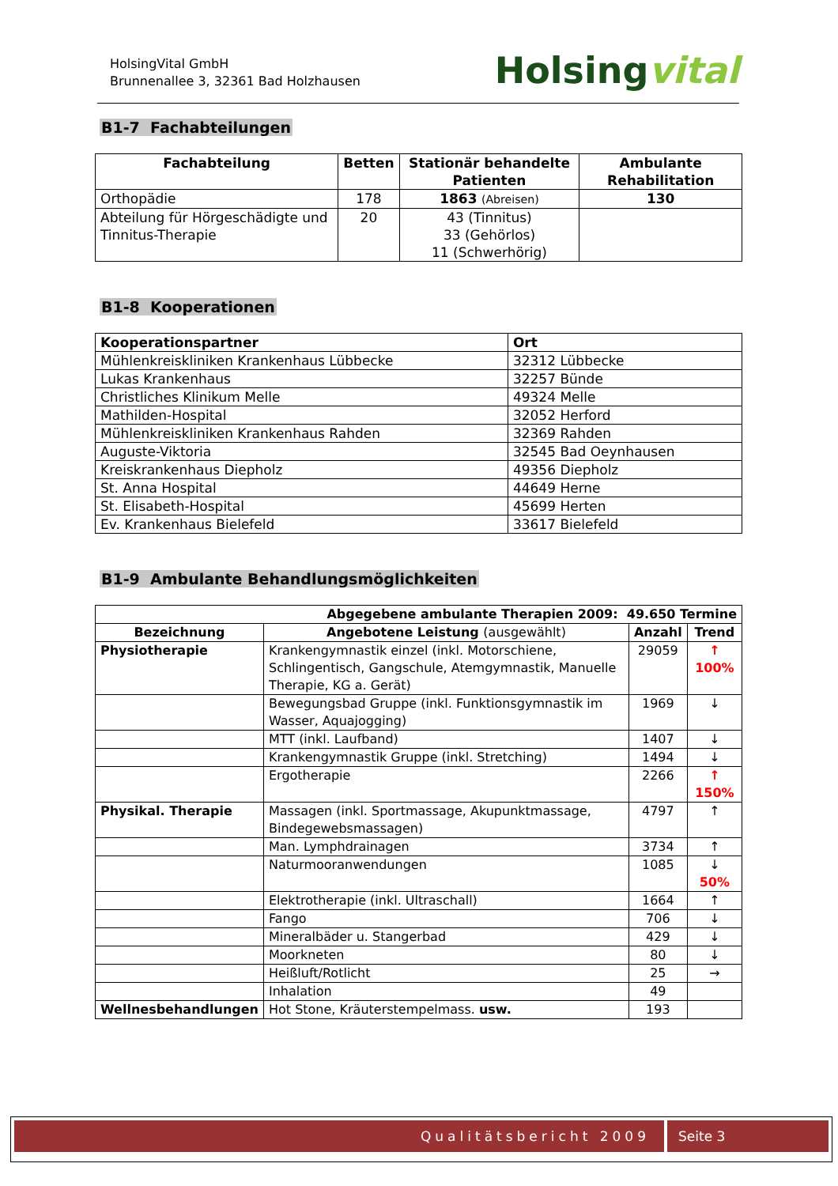HolsingVital GmbH
Brunnenallee 3, 32361 Bad Holzhausen
Holsingvital
B1-7 Fachabteilungen
| Fachabteilung | Betten | Stationär behandelte Patienten | Ambulante Rehabilitation |
| --- | --- | --- | --- |
| Orthopädie | 178 | 1863 (Abreisen) | 130 |
| Abteilung für Hörgeschädigte und Tinnitus-Therapie | 20 | 43 (Tinnitus) 33 (Gehörlos) 11 (Schwerhörig) | |
B1-8 Kooperationen
| Kooperationspartner | Ort |
| --- | --- |
| Mühlenkreiskliniken Krankenhaus Lübbecke | 32312 Lübbecke |
| Lukas Krankenhaus | 32257 Bünde |
| Christliches Klinikum Melle | 49324 Melle |
| Mathilden-Hospital | 32052 Herford |
| Mühlenkreiskliniken Krankenhaus Rahden | 32369 Rahden |
| Auguste-Viktoria | 32545 Bad Oeynhausen |
| Kreiskrankenhaus Diepholz | 49356 Diepholz |
| St. Anna Hospital | 44649 Herne |
| St. Elisabeth-Hospital | 45699 Herten |
| Ev. Krankenhaus Bielefeld | 33617 Bielefeld |
B1-9 Ambulante Behandlungsmöglichkeiten
| Abgegebene ambulante Therapien 2009: 49.650 Termine | | | |
| --- | --- | --- | --- |
| Bezeichnung | Angebotene Leistung (ausgewählt) | Anzahl | Trend |
| Physiotherapie | Krankengymnastik einzel (inkl. Motorschiene, Schlingentisch, Gangschule, Atemgymnastik, Manuelle Therapie, KG a. Gerät) | 29059 | ↑ 100% |
| | Bewegungsbad Gruppe (inkl. Funktionsgymnastik im Wasser, Aquajogging) | 1969 | ↓ |
| | MTT (inkl. Laufband) | 1407 | ↓ |
| | Krankengymnastik Gruppe (inkl. Stretching) | 1494 | ↓ |
| | Ergotherapie | 2266 | ↑ 150% |
| Physikal. Therapie | Massagen (inkl. Sportmassage, Akupunktmassage, Bindegewebsmassagen) | 4797 | ↑ |
| | Man. Lymphdrainagen | 3734 | ↑ |
| | Naturmooranwendungen | 1085 | ↓ 50% |
| | Elektrotherapie (inkl. Ultraschall) | 1664 | ↑ |
| | Fango | 706 | ↓ |
| | Mineralbäder u. Stangerbad | 429 | ↓ |
| | Moorkneten | 80 | ↓ |
| | Heißluft/Rotlicht | 25 | → |
| | Inhalation | 49 | |
| Wellnesbehandlungen | Hot Stone, Kräuterstempelmass. usw. | 193 | |
Qualitätsbericht 2009 Seite 3